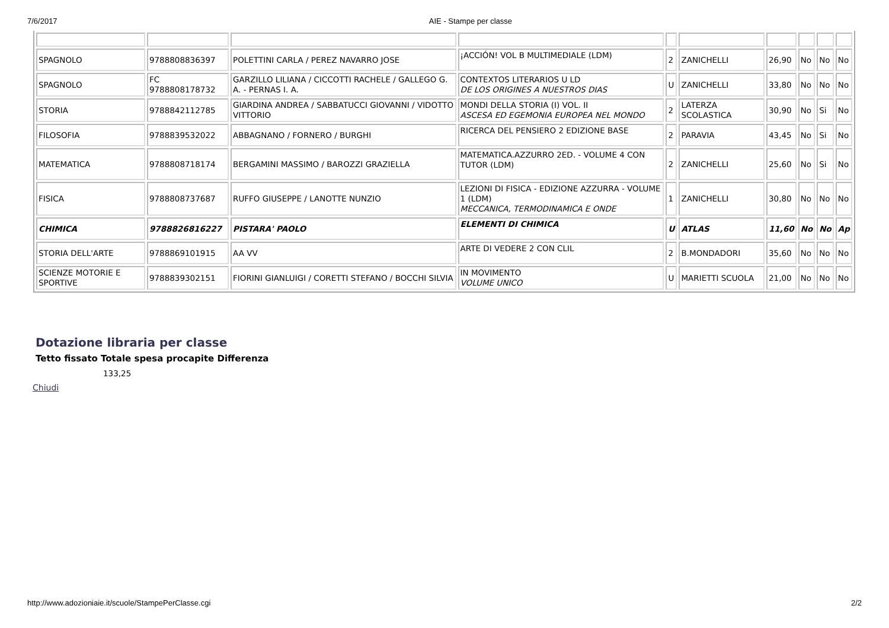7/6/2017 AIE - Stampe per classe
| SPAGNOLO | 9788808836397 | POLETTINI CARLA / PEREZ NAVARRO JOSE | ¡ACCIÓN! VOL B MULTIMEDIALE (LDM) | 2 | ZANICHELLI | 26,90 | No | No | No |
| SPAGNOLO | FC 9788808178732 | GARZILLO LILIANA / CICCOTTI RACHELE / GALLEGO G. A. - PERNAS I. A. | CONTEXTOS LITERARIOS U LD DE LOS ORIGINES A NUESTROS DIAS | U | ZANICHELLI | 33,80 | No | No | No |
| STORIA | 9788842112785 | GIARDINA ANDREA / SABBATUCCI GIOVANNI / VIDOTTO VITTORIO | MONDI DELLA STORIA (I) VOL. II ASCESA ED EGEMONIA EUROPEA NEL MONDO | 2 | LATERZA SCOLASTICA | 30,90 | No | Si | No |
| FILOSOFIA | 9788839532022 | ABBAGNANO / FORNERO / BURGHI | RICERCA DEL PENSIERO 2 EDIZIONE BASE | 2 | PARAVIA | 43,45 | No | Si | No |
| MATEMATICA | 9788808718174 | BERGAMINI MASSIMO / BAROZZI GRAZIELLA | MATEMATICA.AZZURRO 2ED. - VOLUME 4 CON TUTOR (LDM) | 2 | ZANICHELLI | 25,60 | No | Si | No |
| FISICA | 9788808737687 | RUFFO GIUSEPPE / LANOTTE NUNZIO | LEZIONI DI FISICA - EDIZIONE AZZURRA - VOLUME 1 (LDM) MECCANICA, TERMODINAMICA E ONDE | 1 | ZANICHELLI | 30,80 | No | No | No |
| CHIMICA | 9788826816227 | PISTARA' PAOLO | ELEMENTI DI CHIMICA | U | ATLAS | 11,60 | No | No | Ap |
| STORIA DELL'ARTE | 9788869101915 | AA VV | ARTE DI VEDERE 2 CON CLIL | 2 | B.MONDADORI | 35,60 | No | No | No |
| SCIENZE MOTORIE E SPORTIVE | 9788839302151 | FIORINI GIANLUIGI / CORETTI STEFANO / BOCCHI SILVIA | IN MOVIMENTO VOLUME UNICO | U | MARIETTI SCUOLA | 21,00 | No | No | No |
Dotazione libraria per classe
Tetto fissato Totale spesa procapite Differenza
133,25
Chiudi
http://www.adozioniaie.it/scuole/StampePerClasse.cgi 2/2